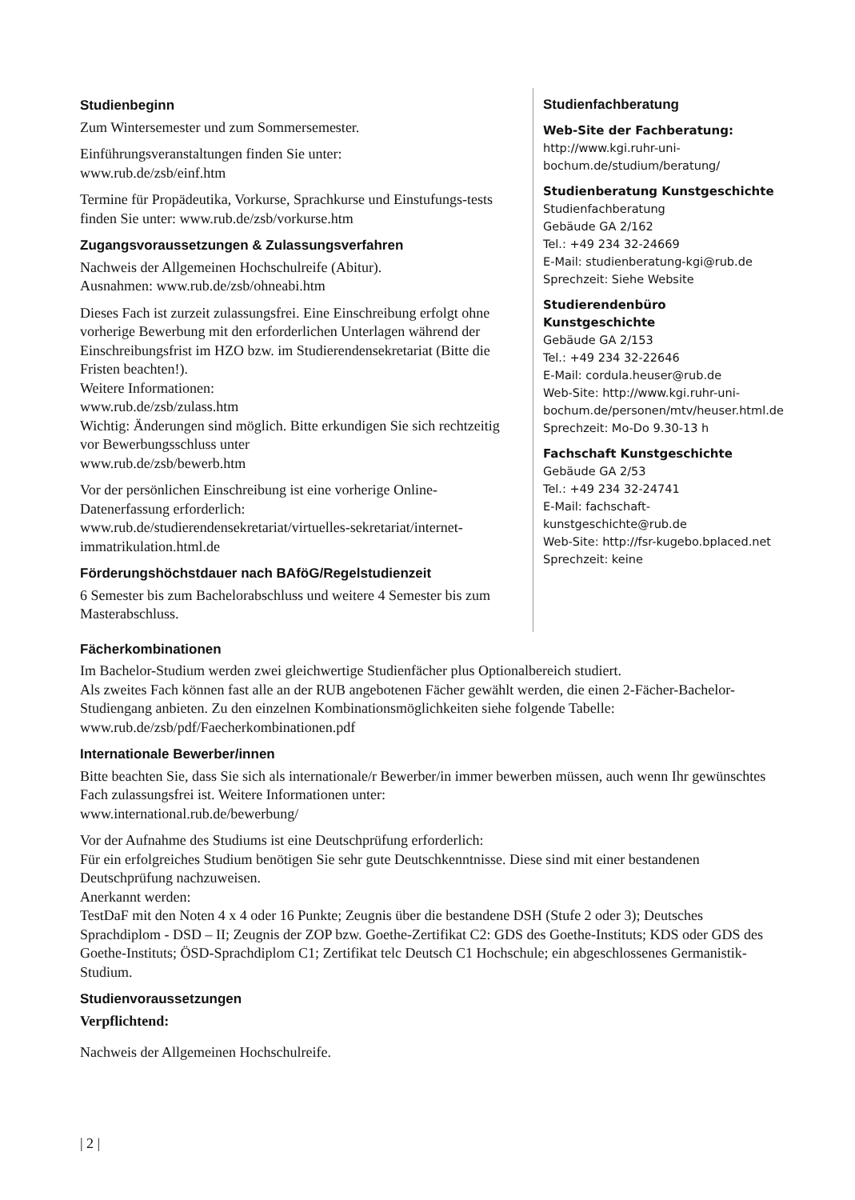Studienbeginn
Zum Wintersemester und zum Sommersemester.
Einführungsveranstaltungen finden Sie unter:
www.rub.de/zsb/einf.htm
Termine für Propädeutika, Vorkurse, Sprachkurse und Einstufungs-tests finden Sie unter: www.rub.de/zsb/vorkurse.htm
Zugangsvoraussetzungen & Zulassungsverfahren
Nachweis der Allgemeinen Hochschulreife (Abitur).
Ausnahmen: www.rub.de/zsb/ohneabi.htm
Dieses Fach ist zurzeit zulassungsfrei. Eine Einschreibung erfolgt ohne vorherige Bewerbung mit den erforderlichen Unterlagen während der Einschreibungsfrist im HZO bzw. im Studierendensekretariat (Bitte die Fristen beachten!).
Weitere Informationen:
www.rub.de/zsb/zulass.htm
Wichtig: Änderungen sind möglich. Bitte erkundigen Sie sich rechtzeitig vor Bewerbungsschluss unter
www.rub.de/zsb/bewerb.htm
Vor der persönlichen Einschreibung ist eine vorherige Online-Datenerfassung erforderlich:
www.rub.de/studierendensekretariat/virtuelles-sekretariat/internet-immatrikulation.html.de
Förderungshöchstdauer nach BAföG/Regelstudienzeit
6 Semester bis zum Bachelorabschluss und weitere 4 Semester bis zum Masterabschluss.
Studienfachberatung
Web-Site der Fachberatung:
http://www.kgi.ruhr-uni-bochum.de/studium/beratung/
Studienberatung Kunstgeschichte
Studienfachberatung
Gebäude GA 2/162
Tel.: +49 234 32-24669
E-Mail: studienberatung-kgi@rub.de
Sprechzeit: Siehe Website
Studierendenbüro Kunstgeschichte
Gebäude GA 2/153
Tel.: +49 234 32-22646
E-Mail: cordula.heuser@rub.de
Web-Site: http://www.kgi.ruhr-uni-bochum.de/personen/mtv/heuser.html.de
Sprechzeit: Mo-Do 9.30-13 h
Fachschaft Kunstgeschichte
Gebäude GA 2/53
Tel.: +49 234 32-24741
E-Mail: fachschaft-kunstgeschichte@rub.de
Web-Site: http://fsr-kugebo.bplaced.net
Sprechzeit: keine
Fächerkombinationen
Im Bachelor-Studium werden zwei gleichwertige Studienfächer plus Optionalbereich studiert.
Als zweites Fach können fast alle an der RUB angebotenen Fächer gewählt werden, die einen 2-Fächer-Bachelor-Studiengang anbieten. Zu den einzelnen Kombinationsmöglichkeiten siehe folgende Tabelle:
www.rub.de/zsb/pdf/Faecherkombinationen.pdf
Internationale Bewerber/innen
Bitte beachten Sie, dass Sie sich als internationale/r Bewerber/in immer bewerben müssen, auch wenn Ihr gewünschtes Fach zulassungsfrei ist. Weitere Informationen unter:
www.international.rub.de/bewerbung/
Vor der Aufnahme des Studiums ist eine Deutschprüfung erforderlich:
Für ein erfolgreiches Studium benötigen Sie sehr gute Deutschkenntnisse. Diese sind mit einer bestandenen Deutschprüfung nachzuweisen.
Anerkannt werden:
TestDaF mit den Noten 4 x 4 oder 16 Punkte; Zeugnis über die bestandene DSH (Stufe 2 oder 3); Deutsches Sprachdiplom - DSD – II; Zeugnis der ZOP bzw. Goethe-Zertifikat C2: GDS des Goethe-Instituts; KDS oder GDS des Goethe-Instituts; ÖSD-Sprachdiplom C1; Zertifikat telc Deutsch C1 Hochschule; ein abgeschlossenes Germanistik-Studium.
Studienvoraussetzungen
Verpflichtend:
Nachweis der Allgemeinen Hochschulreife.
| 2 |